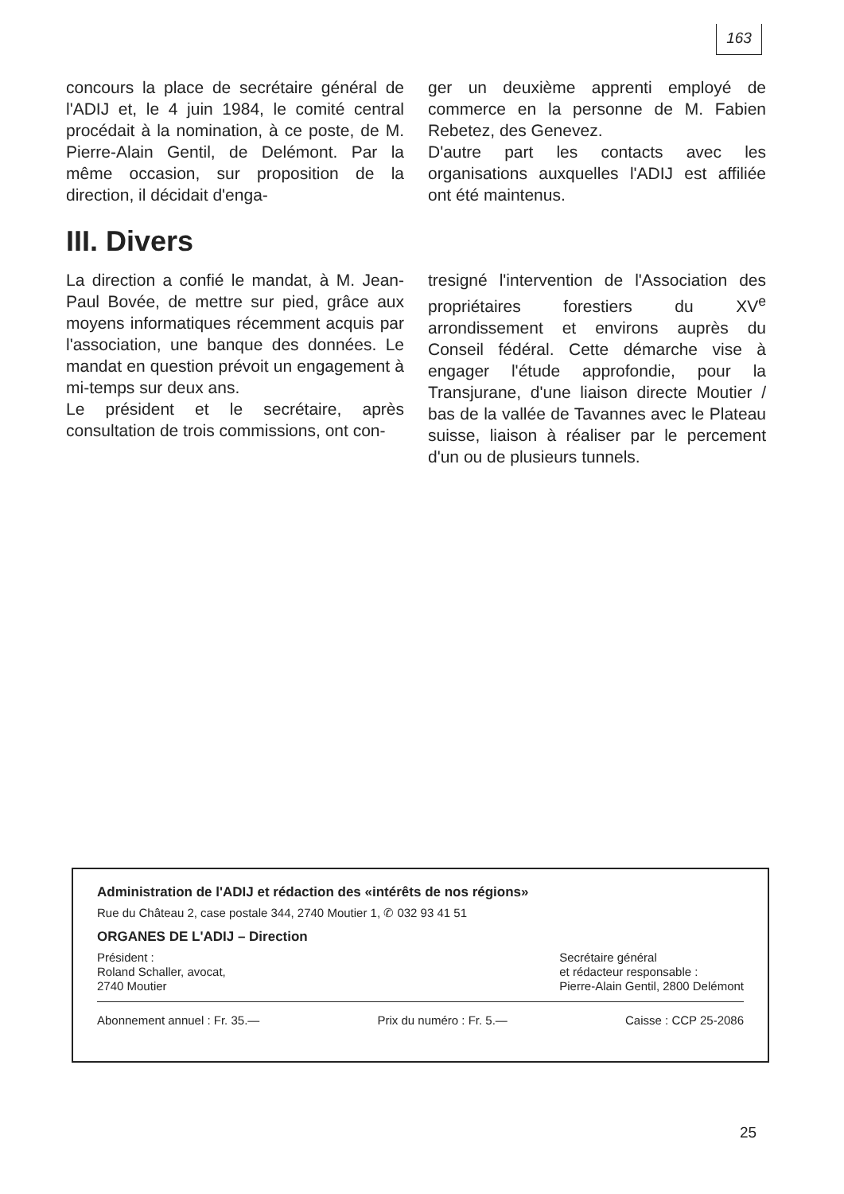163
concours la place de secrétaire général de l'ADIJ et, le 4 juin 1984, le comité central procédait à la nomination, à ce poste, de M. Pierre-Alain Gentil, de Delémont. Par la même occasion, sur proposition de la direction, il décidait d'enga-
ger un deuxième apprenti employé de commerce en la personne de M. Fabien Rebetez, des Genevez.
D'autre part les contacts avec les organisations auxquelles l'ADIJ est affiliée ont été maintenus.
III. Divers
La direction a confié le mandat, à M. Jean-Paul Bovée, de mettre sur pied, grâce aux moyens informatiques récemment acquis par l'association, une banque des données. Le mandat en question prévoit un engagement à mi-temps sur deux ans.
Le président et le secrétaire, après consultation de trois commissions, ont con-
tresigné l'intervention de l'Association des propriétaires forestiers du XV<sup>e</sup> arrondissement et environs auprès du Conseil fédéral. Cette démarche vise à engager l'étude approfondie, pour la Transjurane, d'une liaison directe Moutier / bas de la vallée de Tavannes avec le Plateau suisse, liaison à réaliser par le percement d'un ou de plusieurs tunnels.
Administration de l'ADIJ et rédaction des «intérêts de nos régions»
Rue du Château 2, case postale 344, 2740 Moutier 1, ✆ 032 93 41 51
ORGANES DE L'ADIJ – Direction
Président :
Roland Schaller, avocat,
2740 Moutier
Secrétaire général
et rédacteur responsable :
Pierre-Alain Gentil, 2800 Delémont
Abonnement annuel : Fr. 35.— Prix du numéro : Fr. 5.— Caisse : CCP 25-2086
25